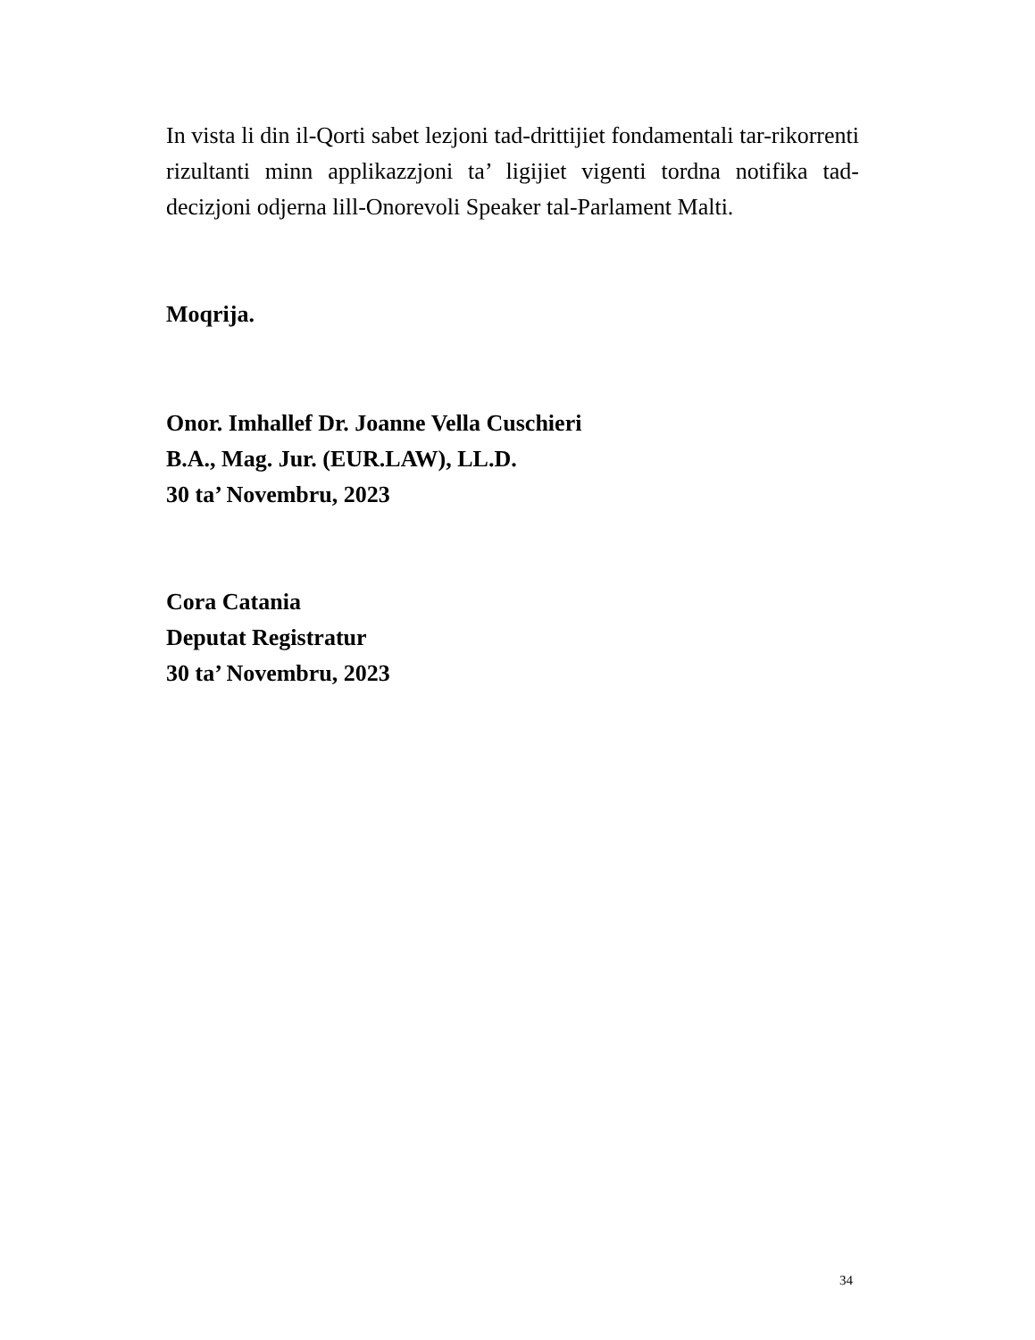In vista li din il-Qorti sabet lezjoni tad-drittijiet fondamentali tar-rikorrenti rizultanti minn applikazzjoni ta’ ligijiet vigenti tordna notifika tad-decizjoni odjerna lill-Onorevoli Speaker tal-Parlament Malti.
Moqrija.
Onor. Imhallef Dr. Joanne Vella Cuschieri
B.A., Mag. Jur. (EUR.LAW), LL.D.
30 ta’ Novembru, 2023
Cora Catania
Deputat Registratur
30 ta’ Novembru, 2023
34